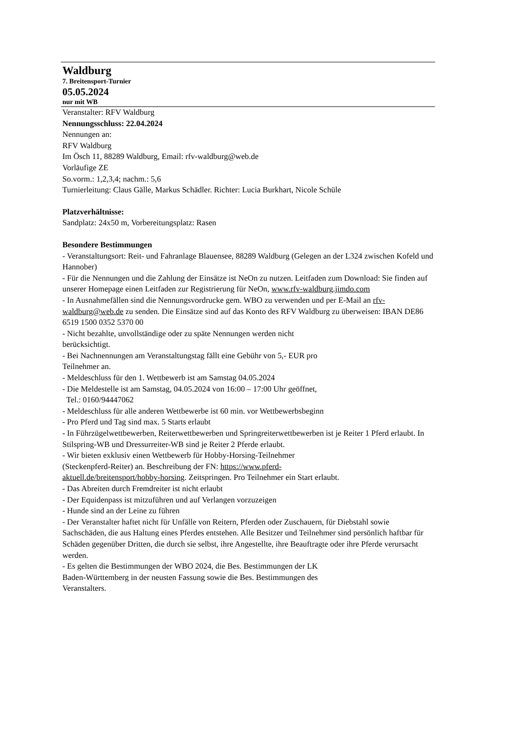Waldburg
7. Breitensport-Turnier
05.05.2024
nur mit WB
Veranstalter: RFV Waldburg
Nennungsschluss: 22.04.2024
Nennungen an:
RFV Waldburg
Im Ösch 11, 88289 Waldburg, Email: rfv-waldburg@web.de
Vorläufige ZE
So.vorm.: 1,2,3,4; nachm.: 5,6
Turnierleitung: Claus Gälle, Markus Schädler. Richter: Lucia Burkhart, Nicole Schüle
Platzverhältnisse:
Sandplatz: 24x50 m, Vorbereitungsplatz: Rasen
Besondere Bestimmungen
- Veranstaltungsort: Reit- und Fahranlage Blauensee, 88289 Waldburg (Gelegen an der L324 zwischen Kofeld und Hannober)
- Für die Nennungen und die Zahlung der Einsätze ist NeOn zu nutzen. Leitfaden zum Download: Sie finden auf unserer Homepage einen Leitfaden zur Registrierung für NeOn, www.rfv-waldburg.jimdo.com
- In Ausnahmefällen sind die Nennungsvordrucke gem. WBO zu verwenden und per E-Mail an rfv-waldburg@web.de zu senden. Die Einsätze sind auf das Konto des RFV Waldburg zu überweisen: IBAN DE86 6519 1500 0352 5370 00
- Nicht bezahlte, unvollständige oder zu späte Nennungen werden nicht
berücksichtigt.
- Bei Nachnennungen am Veranstaltungstag fällt eine Gebühr von 5,- EUR pro
Teilnehmer an.
- Meldeschluss für den 1. Wettbewerb ist am Samstag 04.05.2024
- Die Meldestelle ist am Samstag, 04.05.2024 von 16:00 – 17:00 Uhr geöffnet,
Tel.: 0160/94447062
- Meldeschluss für alle anderen Wettbewerbe ist 60 min. vor Wettbewerbsbeginn
- Pro Pferd und Tag sind max. 5 Starts erlaubt
- In Führzügelwettbewerben, Reiterwettbewerben und Springreiterwettbewerben ist je Reiter 1 Pferd erlaubt. In Stilspring-WB und Dressurreiter-WB sind je Reiter 2 Pferde erlaubt.
- Wir bieten exklusiv einen Wettbewerb für Hobby-Horsing-Teilnehmer
(Steckenpferd-Reiter) an. Beschreibung der FN: https://www.pferd-
aktuell.de/breitensport/hobby-horsing. Zeitspringen. Pro Teilnehmer ein Start erlaubt.
- Das Abreiten durch Fremdreiter ist nicht erlaubt
- Der Equidenpass ist mitzuführen und auf Verlangen vorzuzeigen
- Hunde sind an der Leine zu führen
- Der Veranstalter haftet nicht für Unfälle von Reitern, Pferden oder Zuschauern, für Diebstahl sowie Sachschäden, die aus Haltung eines Pferdes entstehen. Alle Besitzer und Teilnehmer sind persönlich haftbar für Schäden gegenüber Dritten, die durch sie selbst, ihre Angestellte, ihre Beauftragte oder ihre Pferde verursacht werden.
- Es gelten die Bestimmungen der WBO 2024, die Bes. Bestimmungen der LK
Baden-Württemberg in der neusten Fassung sowie die Bes. Bestimmungen des
Veranstalters.